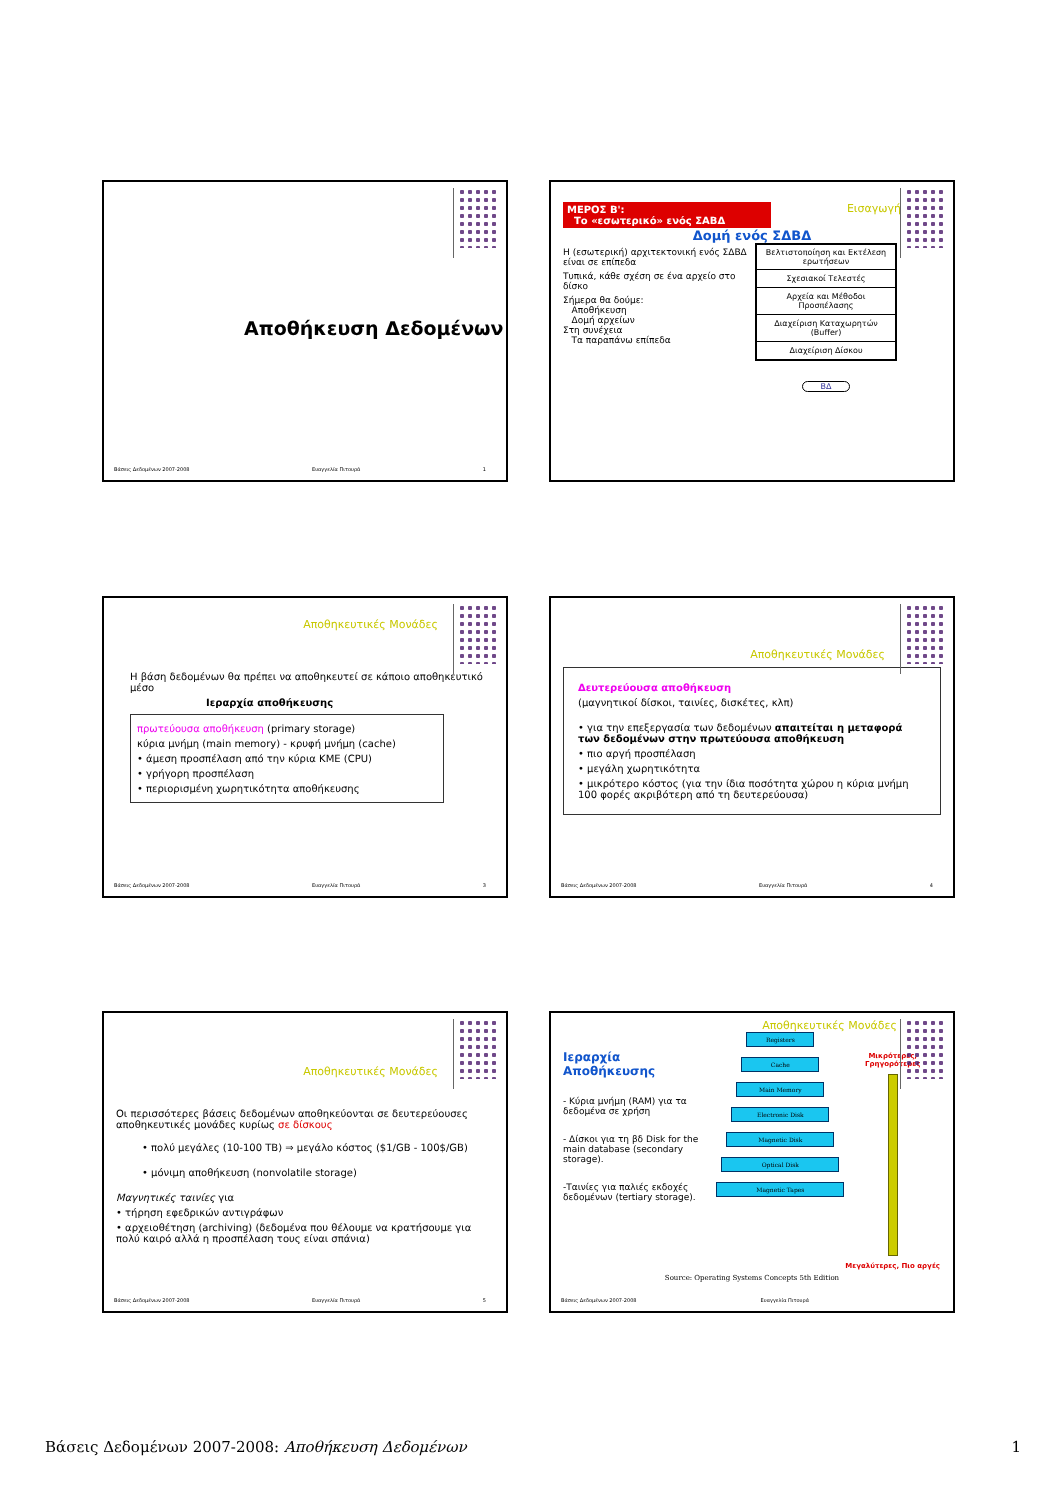Αποθήκευση Δεδομένων
Βάσεις Δεδομένων 2007-2008 Ευαγγελία Πιτουρά 1
ΜΕΡΟΣ Β':
Το «εσωτερικό» ενός ΣΑΒΔ
Εισαγωγή
Δομή ενός ΣΔΒΔ
Η (εσωτερική) αρχιτεκτονική ενός ΣΔΒΔ είναι σε επίπεδα
Τυπικά, κάθε σχέση σε ένα αρχείο στο δίσκο
Σήμερα θα δούμε:
Αποθήκευση
Δομή αρχείων
Στη συνέχεια
Τα παραπάνω επίπεδα
Βελτιστοποίηση και Εκτέλεση ερωτήσεων
Σχεσιακοί Τελεστές
Αρχεία και Μέθοδοι Προσπέλασης
Διαχείριση Καταχωρητών (Buffer)
Διαχείριση Δίσκου
ΒΔ
Αποθηκευτικές Μονάδες
Η βάση δεδομένων θα πρέπει να αποθηκευτεί σε κάποιο αποθηκευτικό μέσο
Ιεραρχία αποθήκευσης
πρωτεύουσα αποθήκευση (primary storage)
κύρια μνήμη (main memory) - κρυφή μνήμη (cache)
• άμεση προσπέλαση από την κύρια ΚΜΕ (CPU)
• γρήγορη προσπέλαση
• περιορισμένη χωρητικότητα αποθήκευσης
Βάσεις Δεδομένων 2007-2008 Ευαγγελία Πιτουρά 3
Αποθηκευτικές Μονάδες
Δευτερεύουσα αποθήκευση
(μαγνητικοί δίσκοι, ταινίες, δισκέτες, κλπ)
• για την επεξεργασία των δεδομένων απαιτείται η μεταφορά των δεδομένων στην πρωτεύουσα αποθήκευση
• πιο αργή προσπέλαση
• μεγάλη χωρητικότητα
• μικρότερο κόστος (για την ίδια ποσότητα χώρου η κύρια μνήμη 100 φορές ακριβότερη από τη δευτερεύουσα)
Βάσεις Δεδομένων 2007-2008 Ευαγγελία Πιτουρά 4
Αποθηκευτικές Μονάδες
Οι περισσότερες βάσεις δεδομένων αποθηκεύονται σε δευτερεύουσες αποθηκευτικές μονάδες κυρίως σε δίσκους
• πολύ μεγάλες (10-100 TB) ⇒ μεγάλο κόστος ($1/GB - 100$/GB)
• μόνιμη αποθήκευση (nonvolatile storage)
Μαγνητικές ταινίες για
• τήρηση εφεδρικών αντιγράφων
• αρχειοθέτηση (archiving) (δεδομένα που θέλουμε να κρατήσουμε για πολύ καιρό αλλά η προσπέλαση τους είναι σπάνια)
Βάσεις Δεδομένων 2007-2008 Ευαγγελία Πιτουρά 5
Αποθηκευτικές Μονάδες
Ιεραρχία Αποθήκευσης
- Κύρια μνήμη (RAM) για τα δεδομένα σε χρήση
- Δίσκοι για τη βδ Disk for the main database (secondary storage).
-Ταινίες για παλιές εκδοχές δεδομένων (tertiary storage).
Registers
Cache
Main Memory
Electronic Disk
Magnetic Disk
Optical Disk
Magnetic Tapes
Μικρότερες, Γρηγορότερες
Μεγαλύτερες, Πιο αργές
Source: Operating Systems Concepts 5th Edition
Βάσεις Δεδομένων 2007-2008 Ευαγγελία Πιτουρά
Βάσεις Δεδομένων 2007-2008: Αποθήκευση Δεδομένων 1